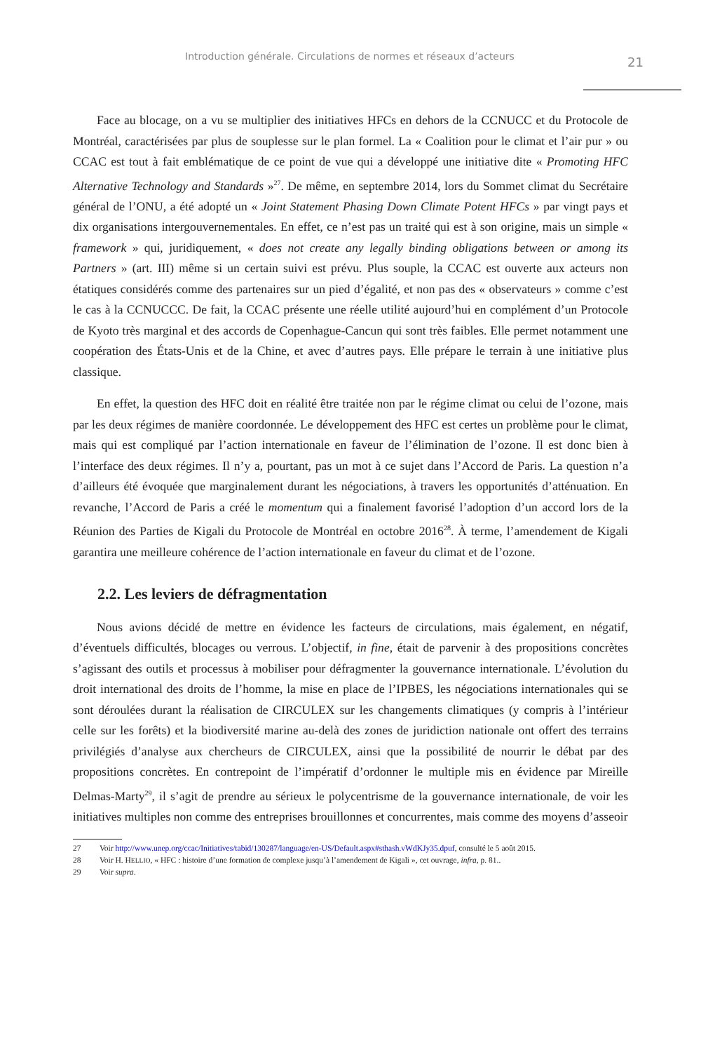Introduction générale. Circulations de normes et réseaux d’acteurs 21
Face au blocage, on a vu se multiplier des initiatives HFCs en dehors de la CCNUCC et du Protocole de Montréal, caractérisées par plus de souplesse sur le plan formel. La « Coalition pour le climat et l’air pur » ou CCAC est tout à fait emblématique de ce point de vue qui a développé une initiative dite « Promoting HFC Alternative Technology and Standards »<sup>27</sup>. De même, en septembre 2014, lors du Sommet climat du Secrétaire général de l’ONU, a été adopté un « Joint Statement Phasing Down Climate Potent HFCs » par vingt pays et dix organisations intergouvernementales. En effet, ce n’est pas un traité qui est à son origine, mais un simple « framework » qui, juridiquement, « does not create any legally binding obligations between or among its Partners » (art. III) même si un certain suivi est prévu. Plus souple, la CCAC est ouverte aux acteurs non étatiques considérés comme des partenaires sur un pied d’égalité, et non pas des « observateurs » comme c’est le cas à la CCNUCCC. De fait, la CCAC présente une réelle utilité aujourd’hui en complément d’un Protocole de Kyoto très marginal et des accords de Copenhague-Cancun qui sont très faibles. Elle permet notamment une coopération des États-Unis et de la Chine, et avec d’autres pays. Elle prépare le terrain à une initiative plus classique.
En effet, la question des HFC doit en réalité être traitée non par le régime climat ou celui de l’ozone, mais par les deux régimes de manière coordonnée. Le développement des HFC est certes un problème pour le climat, mais qui est compliqué par l’action internationale en faveur de l’élimination de l’ozone. Il est donc bien à l’interface des deux régimes. Il n’y a, pourtant, pas un mot à ce sujet dans l’Accord de Paris. La question n’a d’ailleurs été évoquée que marginalement durant les négociations, à travers les opportunités d’atténuation. En revanche, l’Accord de Paris a créé le momentum qui a finalement favorisé l’adoption d’un accord lors de la Réunion des Parties de Kigali du Protocole de Montréal en octobre 2016<sup>28</sup>. À terme, l’amendement de Kigali garantira une meilleure cohérence de l’action internationale en faveur du climat et de l’ozone.
2.2. Les leviers de défragmentation
Nous avions décidé de mettre en évidence les facteurs de circulations, mais également, en négatif, d’éventuels difficultés, blocages ou verrous. L’objectif, in fine, était de parvenir à des propositions concrètes s’agissant des outils et processus à mobiliser pour défragmenter la gouvernance internationale. L’évolution du droit international des droits de l’homme, la mise en place de l’IPBES, les négociations internationales qui se sont déroulées durant la réalisation de CIRCULEX sur les changements climatiques (y compris à l’intérieur celle sur les forêts) et la biodiversité marine au-delà des zones de juridiction nationale ont offert des terrains privilégiés d’analyse aux chercheurs de CIRCULEX, ainsi que la possibilité de nourrir le débat par des propositions concrètes. En contrepoint de l’impératif d’ordonner le multiple mis en évidence par Mireille Delmas-Marty<sup>29</sup>, il s’agit de prendre au sérieux le polycentrisme de la gouvernance internationale, de voir les initiatives multiples non comme des entreprises brouillonnes et concurrentes, mais comme des moyens d’asseoir
27 Voir http://www.unep.org/ccac/Initiatives/tabid/130287/language/en-US/Default.aspx#sthash.vWdKJy35.dpuf, consulté le 5 août 2015.
28 Voir H. HELLIO, « HFC : histoire d’une formation de complexe jusqu’à l’amendement de Kigali », cet ouvrage, infra, p. 81..
29 Voir supra.